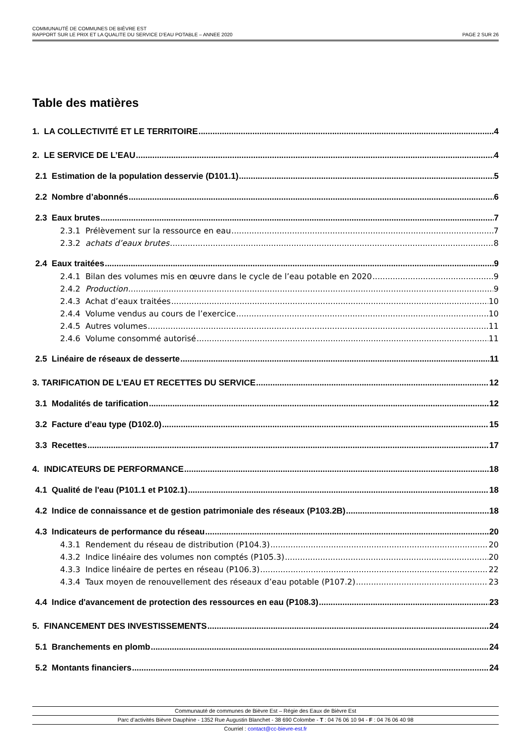COMMUNAUTÉ DE COMMUNES DE BIÈVRE EST
RAPPORT SUR LE PRIX ET LA QUALITE DU SERVICE D’EAU POTABLE – ANNEE 2020 PAGE 2 SUR 26
Table des matières
1. LA COLLECTIVITÉ ET LE TERRITOIRE 4
2. LE SERVICE DE L’EAU 4
2.1 Estimation de la population desservie (D101.1) 5
2.2 Nombre d’abonnés 6
2.3 Eaux brutes 7
2.3.1 Prélèvement sur la ressource en eau 7
2.3.2 achats d’eaux brutes 8
2.4 Eaux traitées 9
2.4.1 Bilan des volumes mis en œuvre dans le cycle de l’eau potable en 2020 9
2.4.2 Production 9
2.4.3 Achat d’eaux traitées 10
2.4.4 Volume vendus au cours de l’exercice 10
2.4.5 Autres volumes 11
2.4.6 Volume consommé autorisé 11
2.5 Linéaire de réseaux de desserte 11
3. TARIFICATION DE L’EAU ET RECETTES DU SERVICE 12
3.1 Modalités de tarification 12
3.2 Facture d’eau type (D102.0) 15
3.3 Recettes 17
4. INDICATEURS DE PERFORMANCE 18
4.1 Qualité de l'eau (P101.1 et P102.1) 18
4.2 Indice de connaissance et de gestion patrimoniale des réseaux (P103.2B) 18
4.3 Indicateurs de performance du réseau 20
4.3.1 Rendement du réseau de distribution (P104.3) 20
4.3.2 Indice linéaire des volumes non comptés (P105.3) 20
4.3.3 Indice linéaire de pertes en réseau (P106.3) 22
4.3.4 Taux moyen de renouvellement des réseaux d’eau potable (P107.2) 23
4.4 Indice d'avancement de protection des ressources en eau (P108.3) 23
5. FINANCEMENT DES INVESTISSEMENTS 24
5.1 Branchements en plomb 24
5.2 Montants financiers 24
Communauté de communes de Bièvre Est – Régie des Eaux de Bièvre Est
Parc d’activités Bièvre Dauphine - 1352 Rue Augustin Blanchet - 38 690 Colombe - T : 04 76 06 10 94 - F : 04 76 06 40 98
Courriel : contact@cc-bievre-est.fr